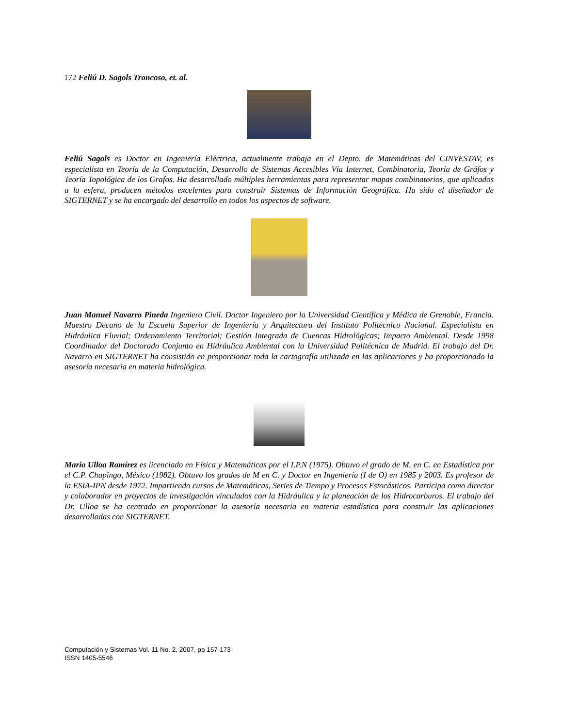172 Feliú D. Sagols Troncoso, et. al.
Feliú Sagols es Doctor en Ingeniería Eléctrica, actualmente trabaja en el Depto. de Matemáticas del CINVESTAV, es especialista en Teoría de la Computación, Desarrollo de Sistemas Accesibles Vía Internet, Combinatoria, Teoría de Gráfos y Teoría Topológica de los Grafos. Ha desarrollado múltiples herramientas para representar mapas combinatorios, que aplicados a la esfera, producen métodos excelentes para construir Sistemas de Información Geográfica. Ha sido el diseñador de SIGTERNET y se ha encargado del desarrollo en todos los aspectos de software.
Juan Manuel Navarro Pineda Ingeniero Civil. Doctor Ingeniero por la Universidad Científica y Médica de Grenoble, Francia. Maestro Decano de la Escuela Superior de Ingeniería y Arquitectura del Instituto Politécnico Nacional. Especialista en Hidráulica Fluvial; Ordenamiento Territorial; Gestión Integrada de Cuencas Hidrológicas; Impacto Ambiental. Desde 1998 Coordinador del Doctorado Conjunto en Hidráulica Ambiental con la Universidad Politécnica de Madrid. El trabajo del Dr. Navarro en SIGTERNET ha consistido en proporcionar toda la cartografía utilizada en las aplicaciones y ha proporcionado la asesoría necesaria en materia hidrológica.
Mario Ulloa Ramírez es licenciado en Física y Matemáticas por el I.P.N (1975). Obtuvo el grado de M. en C. en Estadística por el C.P. Chapingo, México (1982). Obtuvo los grados de M en C. y Doctor en Ingeniería (I de O) en 1985 y 2003. Es profesor de la ESIA-IPN desde 1972. Impartiendo cursos de Matemáticas, Series de Tiempo y Procesos Estocásticos. Participa como director y colaborador en proyectos de investigación vinculados con la Hidráulica y la planeación de los Hidrocarburos. El trabajo del Dr. Ulloa se ha centrado en proporcionar la asesoría necesaria en materia estadística para construir las aplicaciones desarrolladas con SIGTERNET.
Computación y Sistemas Vol. 11 No. 2, 2007, pp 157-173
ISSN 1405-5546